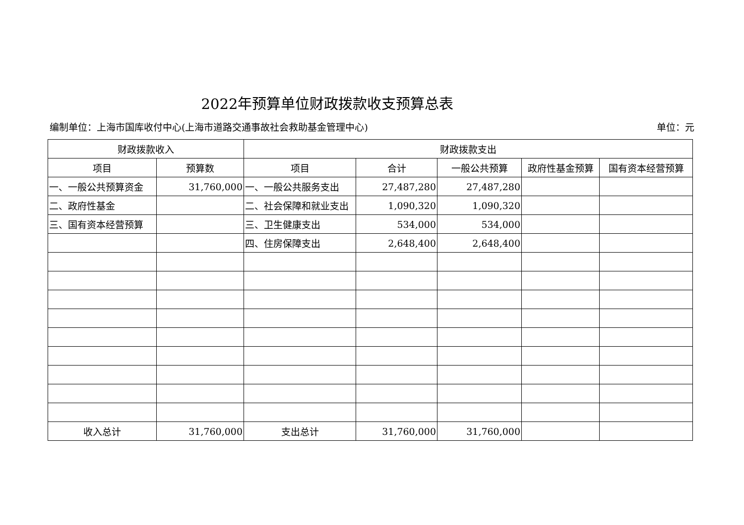2022年预算单位财政拨款收支预算总表
编制单位：上海市国库收付中心(上海市道路交通事故社会救助基金管理中心) 单位：元
| 财政拨款收入 | | 财政拨款支出 | | | | |
| --- | --- | --- | --- | --- | --- | --- |
| 项目 | 预算数 | 项目 | 合计 | 一般公共预算 | 政府性基金预算 | 国有资本经营预算 |
| 一、一般公共预算资金 | 31,760,000 | 一、一般公共服务支出 | 27,487,280 | 27,487,280 | | |
| 二、政府性基金 | | 二、社会保障和就业支出 | 1,090,320 | 1,090,320 | | |
| 三、国有资本经营预算 | | 三、卫生健康支出 | 534,000 | 534,000 | | |
| | | 四、住房保障支出 | 2,648,400 | 2,648,400 | | |
| 收入总计 | 31,760,000 | 支出总计 | 31,760,000 | 31,760,000 | | |